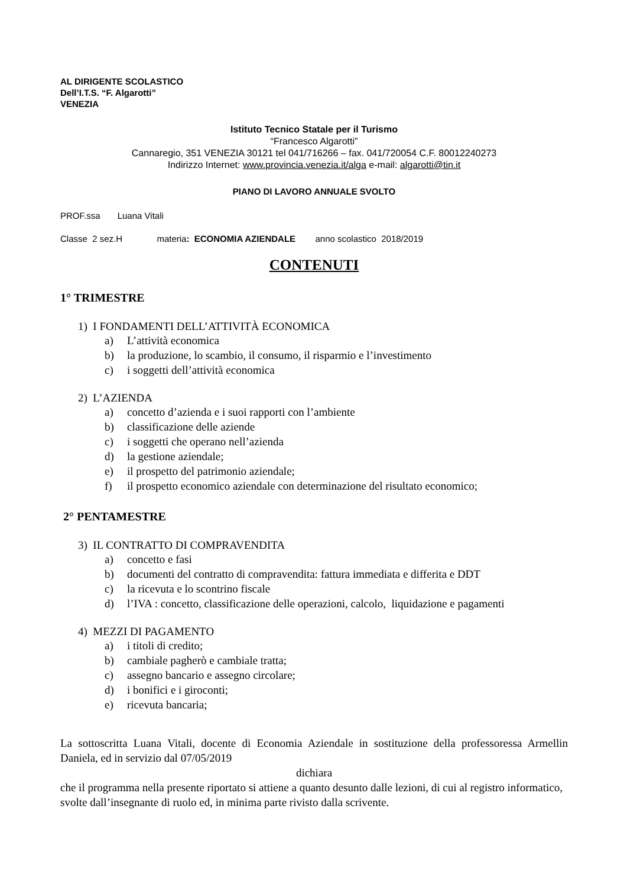AL DIRIGENTE SCOLASTICO
Dell’I.T.S. “F. Algarotti”
VENEZIA
Istituto Tecnico Statale per il Turismo
“Francesco Algarotti”
Cannaregio, 351 VENEZIA 30121 tel 041/716266 – fax. 041/720054 C.F. 80012240273
Indirizzo Internet: www.provincia.venezia.it/alga e-mail: algarotti@tin.it
PIANO DI LAVORO ANNUALE SVOLTO
PROF.ssa Luana Vitali
Classe 2 sez.H materia: ECONOMIA AZIENDALE anno scolastico 2018/2019
CONTENUTI
1° TRIMESTRE
1) I FONDAMENTI DELL’ATTIVITÀ ECONOMICA
a) L’attività economica
b) la produzione, lo scambio, il consumo, il risparmio e l’investimento
c) i soggetti dell’attività economica
2) L’AZIENDA
a) concetto d’azienda e i suoi rapporti con l’ambiente
b) classificazione delle aziende
c) i soggetti che operano nell’azienda
d) la gestione aziendale;
e) il prospetto del patrimonio aziendale;
f) il prospetto economico aziendale con determinazione del risultato economico;
2° PENTAMESTRE
3) IL CONTRATTO DI COMPRAVENDITA
a) concetto e fasi
b) documenti del contratto di compravendita: fattura immediata e differita e DDT
c) la ricevuta e lo scontrino fiscale
d) l’IVA : concetto, classificazione delle operazioni, calcolo, liquidazione e pagamenti
4) MEZZI DI PAGAMENTO
a) i titoli di credito;
b) cambiale pagherò e cambiale tratta;
c) assegno bancario e assegno circolare;
d) i bonifici e i giroconti;
e) ricevuta bancaria;
La sottoscritta Luana Vitali, docente di Economia Aziendale in sostituzione della professoressa Armellin Daniela, ed in servizio dal 07/05/2019
dichiara
che il programma nella presente riportato si attiene a quanto desunto dalle lezioni, di cui al registro informatico, svolte dall’insegnante di ruolo ed, in minima parte rivisto dalla scrivente.